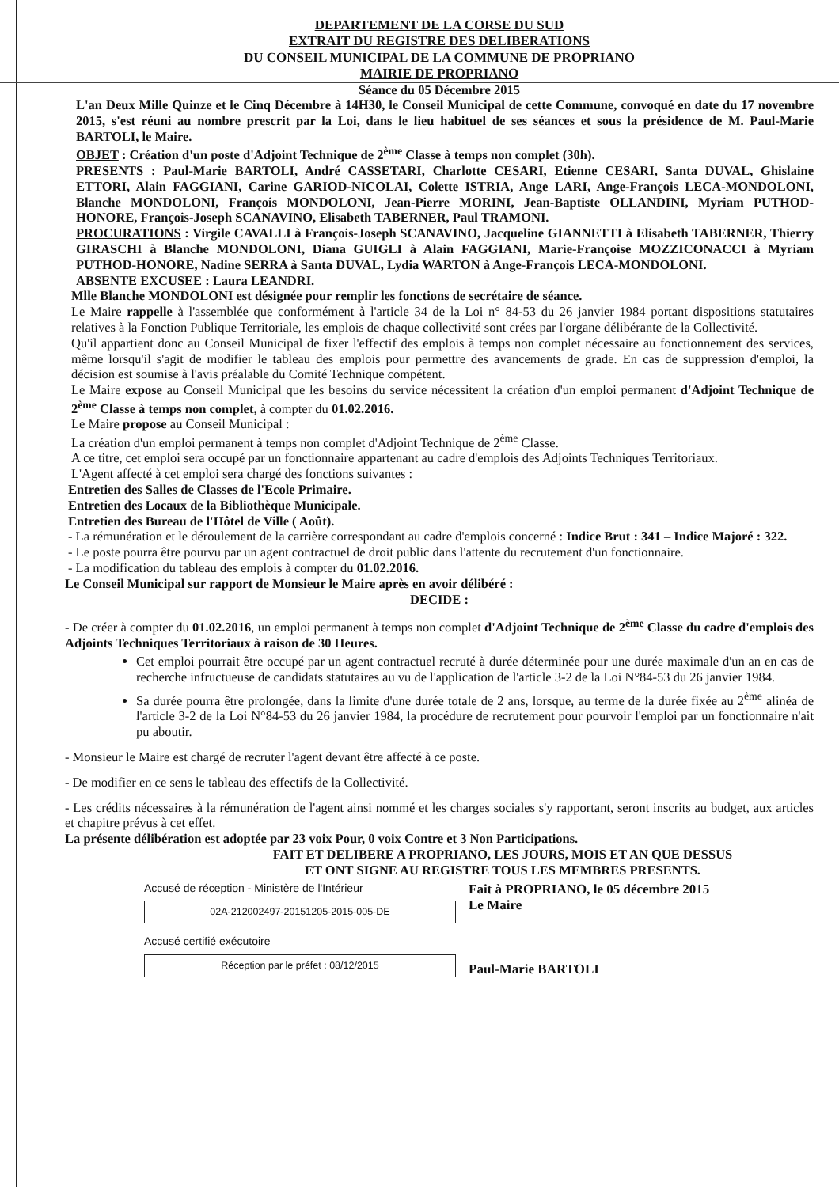DEPARTEMENT DE LA CORSE DU SUD
EXTRAIT DU REGISTRE DES DELIBERATIONS
DU CONSEIL MUNICIPAL DE LA COMMUNE DE PROPRIANO
MAIRIE DE PROPRIANO
Séance du 05 Décembre 2015
L'an Deux Mille Quinze et le Cinq Décembre à 14H30, le Conseil Municipal de cette Commune, convoqué en date du 17 novembre 2015, s'est réuni au nombre prescrit par la Loi, dans le lieu habituel de ses séances et sous la présidence de M. Paul-Marie BARTOLI, le Maire.
OBJET : Création d'un poste d'Adjoint Technique de 2<sup>ème</sup> Classe à temps non complet (30h).
PRESENTS : Paul-Marie BARTOLI, André CASSETARI, Charlotte CESARI, Etienne CESARI, Santa DUVAL, Ghislaine ETTORI, Alain FAGGIANI, Carine GARIOD-NICOLAI, Colette ISTRIA, Ange LARI, Ange-François LECA-MONDOLONI, Blanche MONDOLONI, François MONDOLONI, Jean-Pierre MORINI, Jean-Baptiste OLLANDINI, Myriam PUTHOD-HONORE, François-Joseph SCANAVINO, Elisabeth TABERNER, Paul TRAMONI.
PROCURATIONS : Virgile CAVALLI à François-Joseph SCANAVINO, Jacqueline GIANNETTI à Elisabeth TABERNER, Thierry GIRASCHI à Blanche MONDOLONI, Diana GUIGLI à Alain FAGGIANI, Marie-Françoise MOZZICONACCI à Myriam PUTHOD-HONORE, Nadine SERRA à Santa DUVAL, Lydia WARTON à Ange-François LECA-MONDOLONI.
ABSENTE EXCUSEE : Laura LEANDRI.
Mlle Blanche MONDOLONI est désignée pour remplir les fonctions de secrétaire de séance.
Le Maire rappelle à l'assemblée que conformément à l'article 34 de la Loi n° 84-53 du 26 janvier 1984 portant dispositions statutaires relatives à la Fonction Publique Territoriale, les emplois de chaque collectivité sont crées par l'organe délibérante de la Collectivité.
Qu'il appartient donc au Conseil Municipal de fixer l'effectif des emplois à temps non complet nécessaire au fonctionnement des services, même lorsqu'il s'agit de modifier le tableau des emplois pour permettre des avancements de grade. En cas de suppression d'emploi, la décision est soumise à l'avis préalable du Comité Technique compétent.
Le Maire expose au Conseil Municipal que les besoins du service nécessitent la création d'un emploi permanent d'Adjoint Technique de 2<sup>ème</sup> Classe à temps non complet, à compter du 01.02.2016.
Le Maire propose au Conseil Municipal :
La création d'un emploi permanent à temps non complet d'Adjoint Technique de 2<sup>ème</sup> Classe.
A ce titre, cet emploi sera occupé par un fonctionnaire appartenant au cadre d'emplois des Adjoints Techniques Territoriaux.
L'Agent affecté à cet emploi sera chargé des fonctions suivantes :
Entretien des Salles de Classes de l'Ecole Primaire.
Entretien des Locaux de la Bibliothèque Municipale.
Entretien des Bureau de l'Hôtel de Ville ( Août).
- La rémunération et le déroulement de la carrière correspondant au cadre d'emplois concerné : Indice Brut : 341 – Indice Majoré : 322.
- Le poste pourra être pourvu par un agent contractuel de droit public dans l'attente du recrutement d'un fonctionnaire.
- La modification du tableau des emplois à compter du 01.02.2016.
Le Conseil Municipal sur rapport de Monsieur le Maire après en avoir délibéré :
DECIDE :
- De créer à compter du 01.02.2016, un emploi permanent à temps non complet d'Adjoint Technique de 2<sup>ème</sup> Classe du cadre d'emplois des Adjoints Techniques Territoriaux à raison de 30 Heures.
Cet emploi pourrait être occupé par un agent contractuel recruté à durée déterminée pour une durée maximale d'un an en cas de recherche infructueuse de candidats statutaires au vu de l'application de l'article 3-2 de la Loi N°84-53 du 26 janvier 1984.
Sa durée pourra être prolongée, dans la limite d'une durée totale de 2 ans, lorsque, au terme de la durée fixée au 2<sup>ème</sup> alinéa de l'article 3-2 de la Loi N°84-53 du 26 janvier 1984, la procédure de recrutement pour pourvoir l'emploi par un fonctionnaire n'ait pu aboutir.
- Monsieur le Maire est chargé de recruter l'agent devant être affecté à ce poste.
- De modifier en ce sens le tableau des effectifs de la Collectivité.
- Les crédits nécessaires à la rémunération de l'agent ainsi nommé et les charges sociales s'y rapportant, seront inscrits au budget, aux articles et chapitre prévus à cet effet.
La présente délibération est adoptée par 23 voix Pour, 0 voix Contre et 3 Non Participations.
FAIT ET DELIBERE A PROPRIANO, LES JOURS, MOIS ET AN QUE DESSUS
ET ONT SIGNE AU REGISTRE TOUS LES MEMBRES PRESENTS.
Accusé de réception - Ministère de l'Intérieur
02A-212002497-20151205-2015-005-DE
Accusé certifié exécutoire
Réception par le préfet : 08/12/2015
Fait à PROPRIANO, le 05 décembre 2015
Le Maire
Paul-Marie BARTOLI